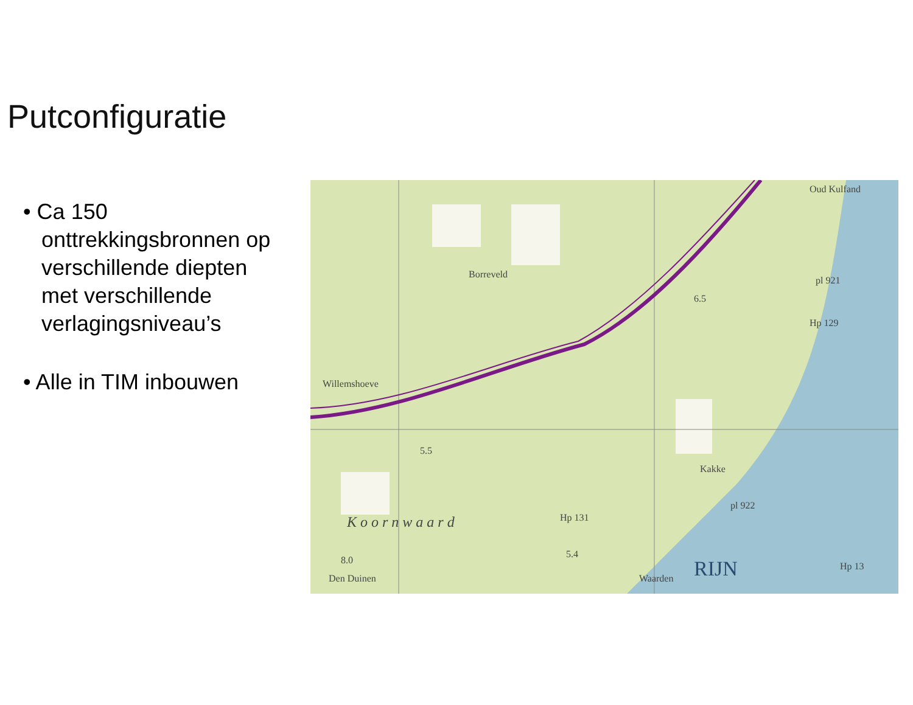Putconfiguratie
• Ca 150 onttrekkingsbronnen op verschillende diepten met verschillende verlagingsniveau’s
• Alle in TIM inbouwen
Oud Kulfand
Borreveld
Willemshoeve
K o o r n w a a r d
5.5
6.5
Hp 129
pl 921
pl 922
Hp 131
5.4
8.0
Den Duinen
Waarden
Kakke
Hp 13
RIJN